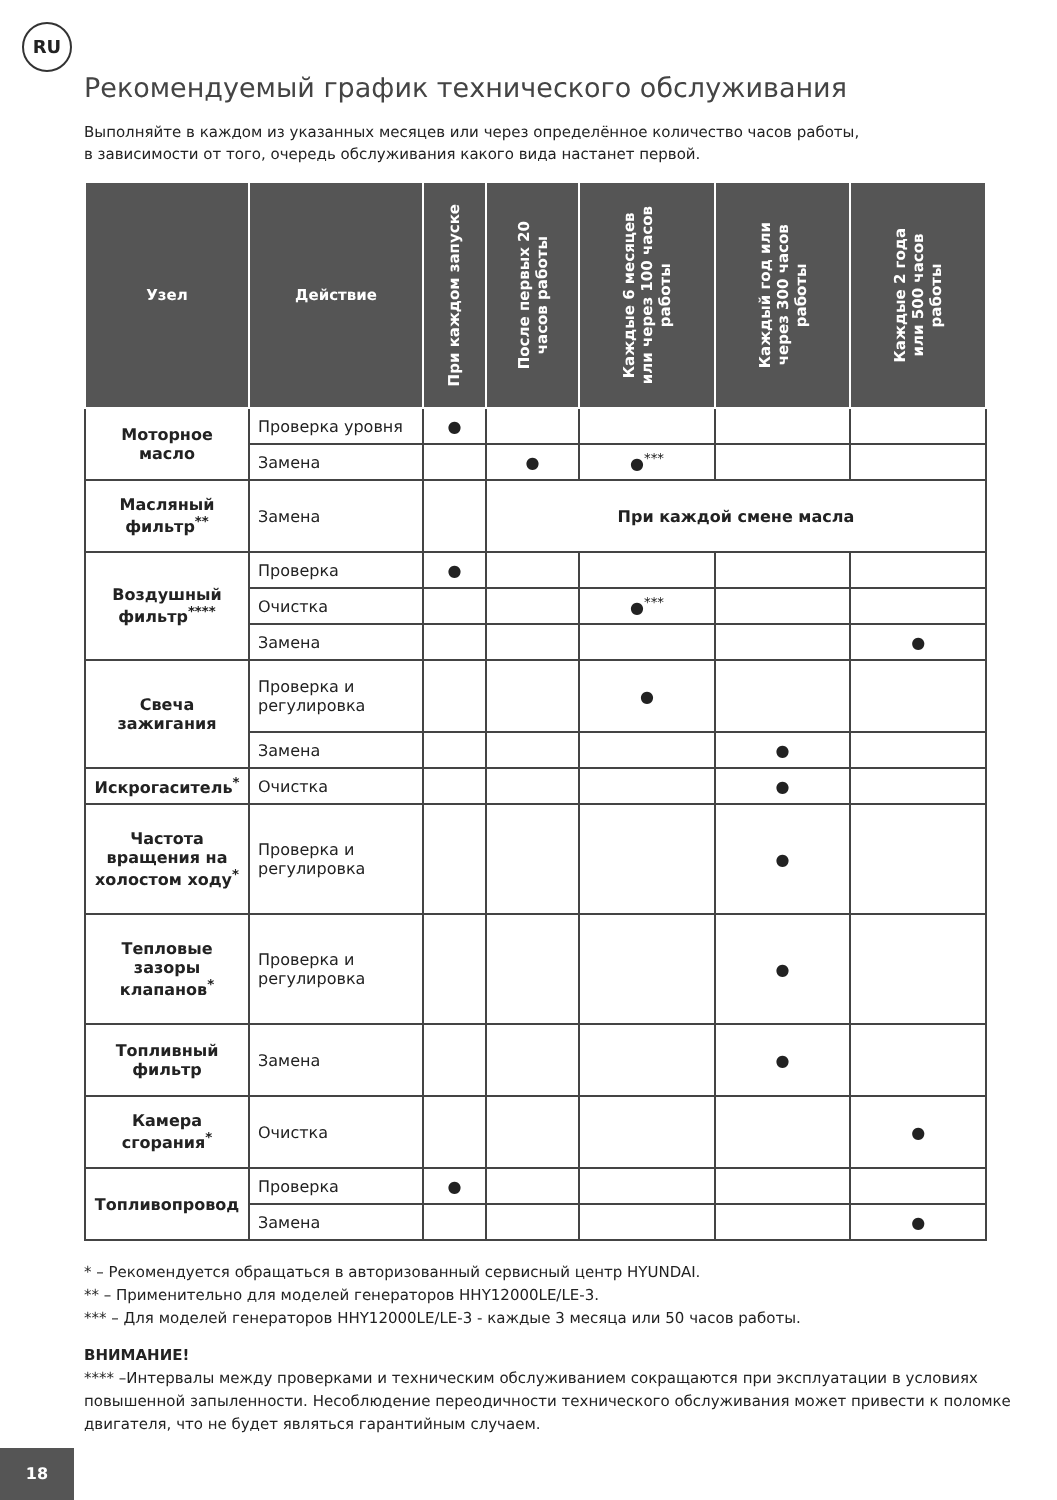RU
Рекомендуемый график технического обслуживания
Выполняйте в каждом из указанных месяцев или через определённое количество часов работы,
в зависимости от того, очередь обслуживания какого вида настанет первой.
| Узел | Действие | При каждом запуске | После первых 20 часов работы | Каждые 6 месяцев или через 100 часов работы | Каждый год или через 300 часов работы | Каждые 2 года или 500 часов работы |
| --- | --- | --- | --- | --- | --- | --- |
| Моторное масло | Проверка уровня | ● | | | | |
| | Замена | | ● | ●<sup>***</sup> | | |
| Масляный фильтр<sup>**</sup> | Замена | | При каждой смене масла | | | |
| Воздушный фильтр<sup>****</sup> | Проверка | ● | | | | |
| | Очистка | | | ●<sup>***</sup> | | |
| | Замена | | | | | ● |
| Свеча зажигания | Проверка и регулировка | | | ● | | |
| | Замена | | | | ● | |
| Искрогаситель<sup>*</sup> | Очистка | | | | ● | |
| Частота вращения на холостом ходу<sup>*</sup> | Проверка и регулировка | | | | ● | |
| Тепловые зазоры клапанов<sup>*</sup> | Проверка и регулировка | | | | ● | |
| Топливный фильтр | Замена | | | | ● | |
| Камера сгорания<sup>*</sup> | Очистка | | | | | ● |
| Топливопровод | Проверка | ● | | | | |
| | Замена | | | | | ● |
* – Рекомендуется обращаться в авторизованный сервисный центр HYUNDAI.
** – Применительно для моделей генераторов HHY12000LE/LE-3.
*** – Для моделей генераторов HHY12000LE/LE-3 - каждые 3 месяца или 50 часов работы.
ВНИМАНИЕ!
**** –Интервалы между проверками и техническим обслуживанием сокращаются при эксплуатации в условиях повышенной запыленности. Несоблюдение переодичности технического обслуживания может привести к поломке двигателя, что не будет являться гарантийным случаем.
18